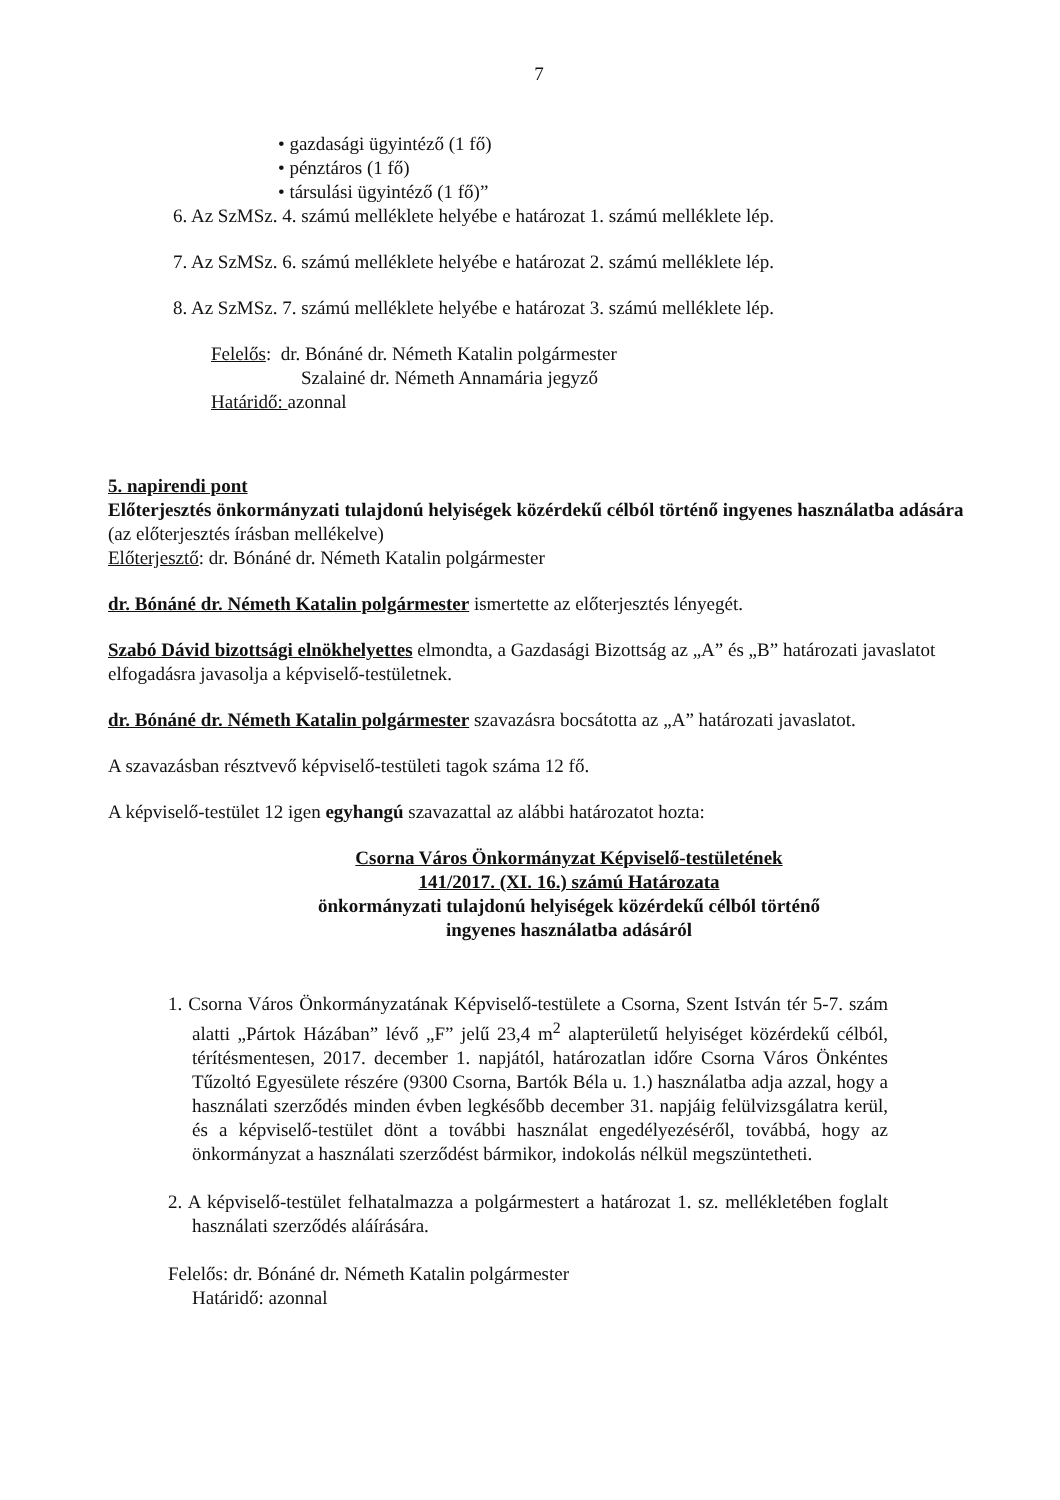7
• gazdasági ügyintéző (1 fő)
• pénztáros (1 fő)
• társulási ügyintéző (1 fő)”
6. Az SzMSz. 4. számú melléklete helyébe e határozat 1. számú melléklete lép.
7. Az SzMSz. 6. számú melléklete helyébe e határozat 2. számú melléklete lép.
8. Az SzMSz. 7. számú melléklete helyébe e határozat 3. számú melléklete lép.
Felelős: dr. Bónáné dr. Németh Katalin polgármester
Szalainé dr. Németh Annamária jegyző
Határidő: azonnal
5. napirendi pont
Előterjesztés önkormányzati tulajdonú helyiségek közérdekű célból történő ingyenes használatba adására (az előterjesztés írásban mellékelve)
Előterjesztő: dr. Bónáné dr. Németh Katalin polgármester
dr. Bónáné dr. Németh Katalin polgármester ismertette az előterjesztés lényegét.
Szabó Dávid bizottsági elnökhelyettes elmondta, a Gazdasági Bizottság az „A” és „B” határozati javaslatot elfogadásra javasolja a képviselő-testületnek.
dr. Bónáné dr. Németh Katalin polgármester szavazásra bocsátotta az „A” határozati javaslatot.
A szavazásban résztvevő képviselő-testületi tagok száma 12 fő.
A képviselő-testület 12 igen egyhangú szavazattal az alábbi határozatot hozta:
Csorna Város Önkormányzat Képviselő-testületének
141/2017. (XI. 16.) számú Határozata
önkormányzati tulajdonú helyiségek közérdekű célból történő
ingyenes használatba adásáról
1. Csorna Város Önkormányzatának Képviselő-testülete a Csorna, Szent István tér 5-7. szám alatti „Pártok Házában” lévő „F” jelű 23,4 m<sup>2</sup> alapterületű helyiséget közérdekű célból, térítésmentesen, 2017. december 1. napjától, határozatlan időre Csorna Város Önkéntes Tűzoltó Egyesülete részére (9300 Csorna, Bartók Béla u. 1.) használatba adja azzal, hogy a használati szerződés minden évben legkésőbb december 31. napjáig felülvizsgálatra kerül, és a képviselő-testület dönt a további használat engedélyezéséről, továbbá, hogy az önkormányzat a használati szerződést bármikor, indokolás nélkül megszüntetheti.
2. A képviselő-testület felhatalmazza a polgármestert a határozat 1. sz. mellékletében foglalt használati szerződés aláírására.
Felelős: dr. Bónáné dr. Németh Katalin polgármester
Határidő: azonnal